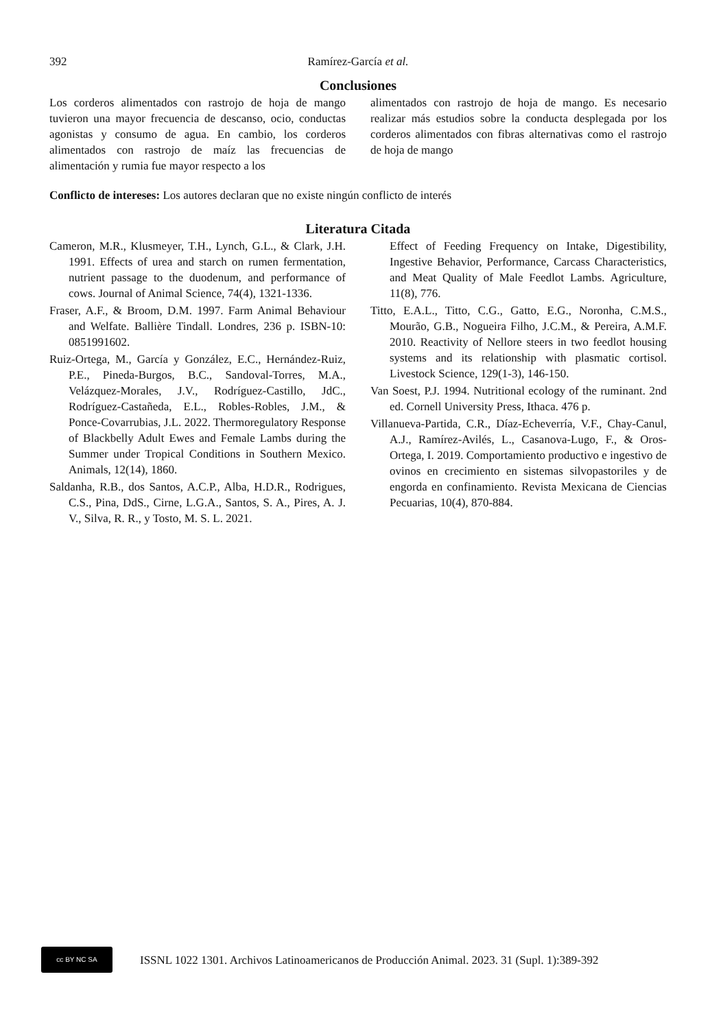392
Ramírez-García et al.
Conclusiones
Los corderos alimentados con rastrojo de hoja de mango tuvieron una mayor frecuencia de descanso, ocio, conductas agonistas y consumo de agua. En cambio, los corderos alimentados con rastrojo de maíz las frecuencias de alimentación y rumia fue mayor respecto a los
alimentados con rastrojo de hoja de mango. Es necesario realizar más estudios sobre la conducta desplegada por los corderos alimentados con fibras alternativas como el rastrojo de hoja de mango
Conflicto de intereses: Los autores declaran que no existe ningún conflicto de interés
Literatura Citada
Cameron, M.R., Klusmeyer, T.H., Lynch, G.L., & Clark, J.H. 1991. Effects of urea and starch on rumen fermentation, nutrient passage to the duodenum, and performance of cows. Journal of Animal Science, 74(4), 1321-1336.
Fraser, A.F., & Broom, D.M. 1997. Farm Animal Behaviour and Welfate. Ballière Tindall. Londres, 236 p. ISBN-10: 0851991602.
Ruiz-Ortega, M., García y González, E.C., Hernández-Ruiz, P.E., Pineda-Burgos, B.C., Sandoval-Torres, M.A., Velázquez-Morales, J.V., Rodríguez-Castillo, JdC., Rodríguez-Castañeda, E.L., Robles-Robles, J.M., & Ponce-Covarrubias, J.L. 2022. Thermoregulatory Response of Blackbelly Adult Ewes and Female Lambs during the Summer under Tropical Conditions in Southern Mexico. Animals, 12(14), 1860.
Saldanha, R.B., dos Santos, A.C.P., Alba, H.D.R., Rodrigues, C.S., Pina, DdS., Cirne, L.G.A., Santos, S. A., Pires, A. J. V., Silva, R. R., y Tosto, M. S. L. 2021.
Effect of Feeding Frequency on Intake, Digestibility, Ingestive Behavior, Performance, Carcass Characteristics, and Meat Quality of Male Feedlot Lambs. Agriculture, 11(8), 776.
Titto, E.A.L., Titto, C.G., Gatto, E.G., Noronha, C.M.S., Mourão, G.B., Nogueira Filho, J.C.M., & Pereira, A.M.F. 2010. Reactivity of Nellore steers in two feedlot housing systems and its relationship with plasmatic cortisol. Livestock Science, 129(1-3), 146-150.
Van Soest, P.J. 1994. Nutritional ecology of the ruminant. 2nd ed. Cornell University Press, Ithaca. 476 p.
Villanueva-Partida, C.R., Díaz-Echeverría, V.F., Chay-Canul, A.J., Ramírez-Avilés, L., Casanova-Lugo, F., & Oros-Ortega, I. 2019. Comportamiento productivo e ingestivo de ovinos en crecimiento en sistemas silvopastoriles y de engorda en confinamiento. Revista Mexicana de Ciencias Pecuarias, 10(4), 870-884.
cc BY NC SA
ISSNL 1022 1301. Archivos Latinoamericanos de Producción Animal. 2023. 31 (Supl. 1):389-392